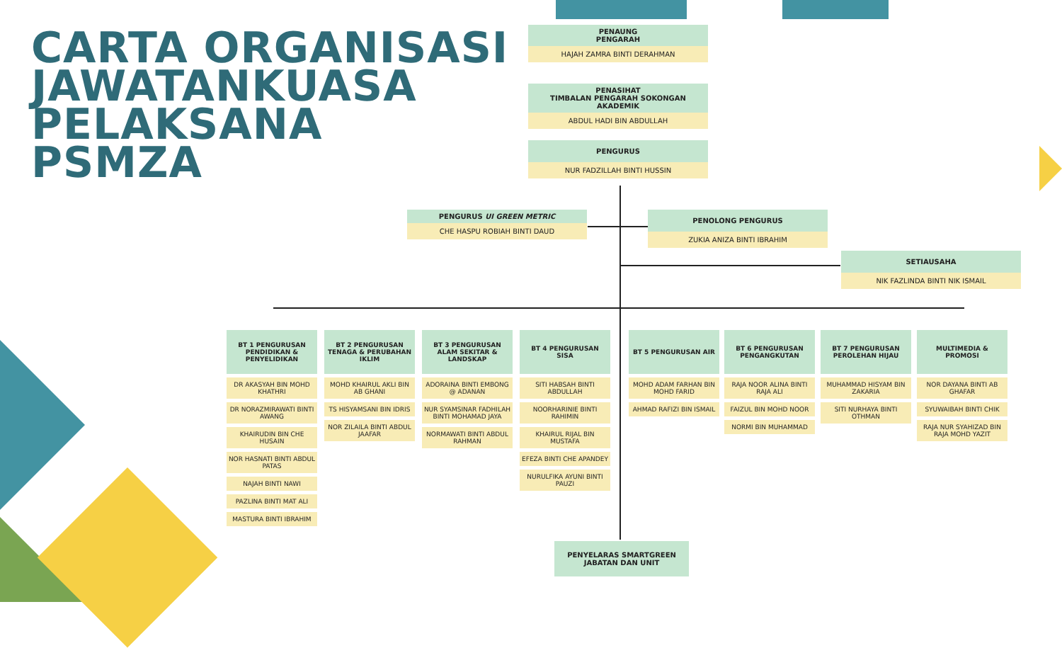CARTA ORGANISASI
JAWATANKUASA
PELAKSANA
PSMZA
PENAUNG
PENGARAH
HAJAH ZAMRA BINTI DERAHMAN
PENASIHAT
TIMBALAN PENGARAH SOKONGAN AKADEMIK
ABDUL HADI BIN ABDULLAH
PENGURUS
NUR FADZILLAH BINTI HUSSIN
PENGURUS UI GREEN METRIC
CHE HASPU ROBIAH BINTI DAUD
PENOLONG PENGURUS
ZUKIA ANIZA BINTI IBRAHIM
SETIAUSAHA
NIK FAZLINDA BINTI NIK ISMAIL
BT 1 PENGURUSAN PENDIDIKAN & PENYELIDIKAN
DR AKASYAH BIN MOHD KHATHRI
DR NORAZMIRAWATI BINTI AWANG
KHAIRUDIN BIN CHE HUSAIN
NOR HASNATI BINTI ABDUL PATAS
NAJAH BINTI NAWI
PAZLINA BINTI MAT ALI
MASTURA BINTI IBRAHIM
BT 2 PENGURUSAN TENAGA & PERUBAHAN IKLIM
MOHD KHAIRUL AKLI BIN AB GHANI
TS HISYAMSANI BIN IDRIS
NOR ZILAILA BINTI ABDUL JAAFAR
BT 3 PENGURUSAN ALAM SEKITAR & LANDSKAP
ADORAINA BINTI EMBONG @ ADANAN
NUR SYAMSINAR FADHILAH BINTI MOHAMAD JAYA
NORMAWATI BINTI ABDUL RAHMAN
BT 4 PENGURUSAN SISA
SITI HABSAH BINTI ABDULLAH
NOORHARINIE BINTI RAHIMIN
KHAIRUL RIJAL BIN MUSTAFA
EFEZA BINTI CHE APANDEY
NURULFIKA AYUNI BINTI PAUZI
BT 5 PENGURUSAN AIR
MOHD ADAM FARHAN BIN MOHD FARID
AHMAD RAFIZI BIN ISMAIL
BT 6 PENGURUSAN PENGANGKUTAN
RAJA NOOR ALINA BINTI RAJA ALI
FAIZUL BIN MOHD NOOR
NORMI BIN MUHAMMAD
BT 7 PENGURUSAN PEROLEHAN HIJAU
MUHAMMAD HISYAM BIN ZAKARIA
SITI NURHAYA BINTI OTHMAN
MULTIMEDIA & PROMOSI
NOR DAYANA BINTI AB GHAFAR
SYUWAIBAH BINTI CHIK
RAJA NUR SYAHIZAD BIN RAJA MOHD YAZIT
PENYELARAS SMARTGREEN JABATAN DAN UNIT